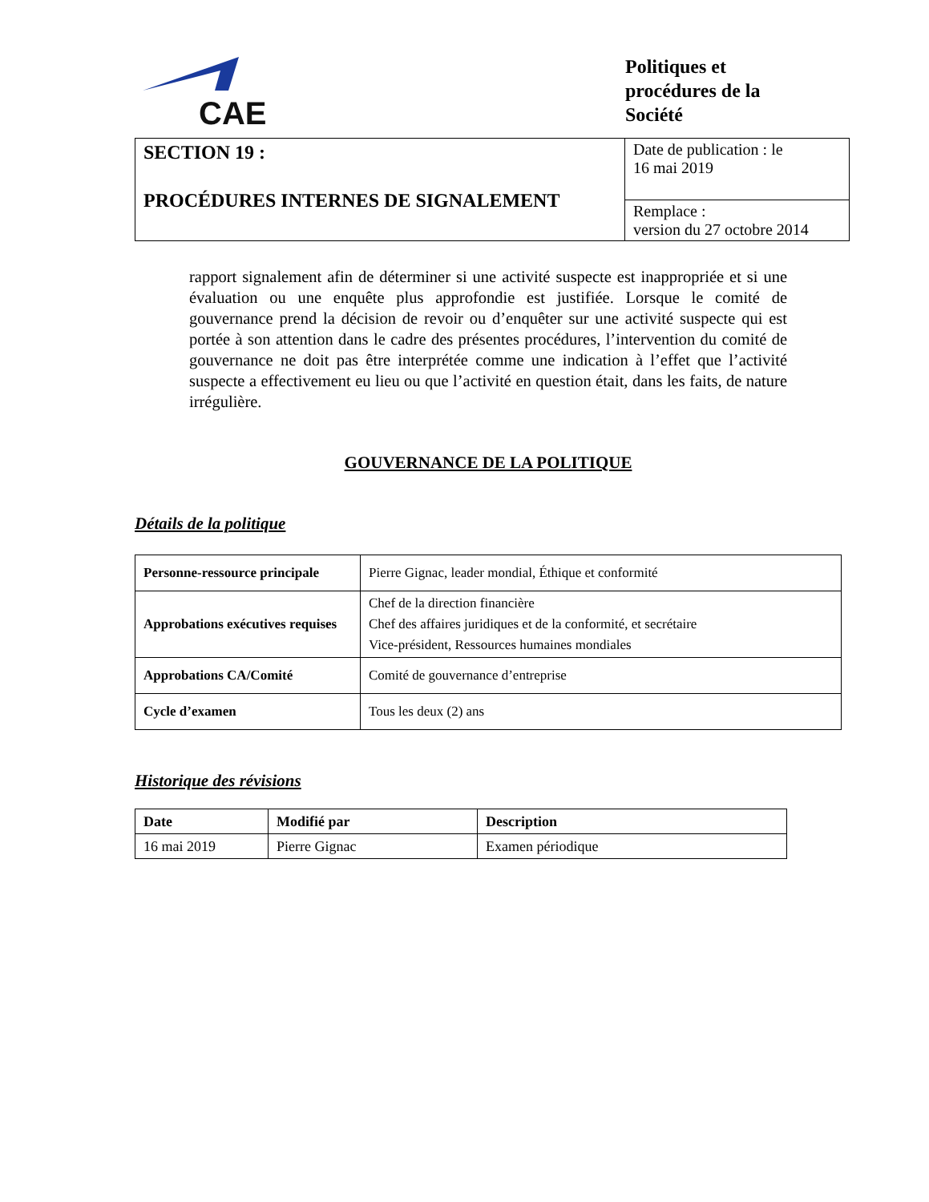CAE
Politiques et
procédures de la
Société
| SECTION 19 : PROCÉDURES INTERNES DE SIGNALEMENT | Date de publication : le 16 mai 2019 |
| | Remplace : version du 27 octobre 2014 |
rapport signalement afin de déterminer si une activité suspecte est inappropriée et si une évaluation ou une enquête plus approfondie est justifiée. Lorsque le comité de gouvernance prend la décision de revoir ou d’enquêter sur une activité suspecte qui est portée à son attention dans le cadre des présentes procédures, l’intervention du comité de gouvernance ne doit pas être interprétée comme une indication à l’effet que l’activité suspecte a effectivement eu lieu ou que l’activité en question était, dans les faits, de nature irrégulière.
GOUVERNANCE DE LA POLITIQUE
Détails de la politique
| Personne-ressource principale | Pierre Gignac, leader mondial, Éthique et conformité |
| Approbations exécutives requises | Chef de la direction financière Chef des affaires juridiques et de la conformité, et secrétaire Vice-président, Ressources humaines mondiales |
| Approbations CA/Comité | Comité de gouvernance d’entreprise |
| Cycle d’examen | Tous les deux (2) ans |
Historique des révisions
| Date | Modifié par | Description |
| --- | --- | --- |
| 16 mai 2019 | Pierre Gignac | Examen périodique |